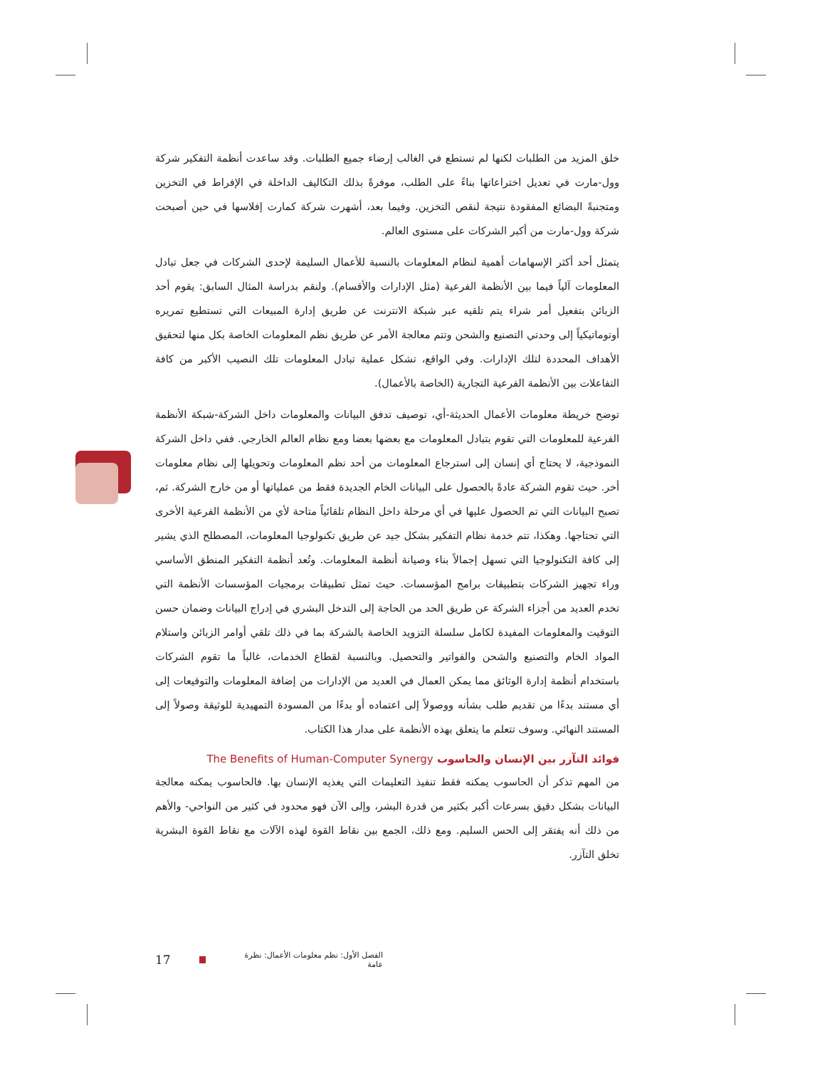خلق المزيد من الطلبات لكنها لم تستطع في الغالب إرضاء جميع الطلبات. وقد ساعدت أنظمة التفكير شركة وول-مارت في تعديل اختراعاتها بناءً على الطلب، موفرةً بذلك التكاليف الداخلة في الإفراط في التخزين ومتجنبةً البضائع المفقودة نتيجة لنقص التخزين. وفيما بعد، أشهرت شركة كمارت إفلاسها في حين أصبحت شركة وول-مارت من أكبر الشركات على مستوى العالم.
يتمثل أحد أكثر الإسهامات أهمية لنظام المعلومات بالنسبة للأعمال السليمة لإحدى الشركات في جعل تبادل المعلومات آلياً فيما بين الأنظمة الفرعية (مثل الإدارات والأقسام). ولنقم بدراسة المثال السابق: يقوم أحد الزبائن بتفعيل أمر شراء يتم تلقيه عبر شبكة الانترنت عن طريق إدارة المبيعات التي تستطيع تمريره أوتوماتيكياً إلى وحدتي التصنيع والشحن وتتم معالجة الأمر عن طريق نظم المعلومات الخاصة بكل منها لتحقيق الأهداف المحددة لتلك الإدارات. وفي الواقع، تشكل عملية تبادل المعلومات تلك النصيب الأكبر من كافة التفاعلات بين الأنظمة الفرعية التجارية (الخاصة بالأعمال).
توضح خريطة معلومات الأعمال الحديثة-أي، توصيف تدفق البيانات والمعلومات داخل الشركة-شبكة الأنظمة الفرعية للمعلومات التي تقوم بتبادل المعلومات مع بعضها بعضا ومع نظام العالم الخارجي. ففي داخل الشركة النموذجية، لا يحتاج أي إنسان إلى استرجاع المعلومات من أحد نظم المعلومات وتحويلها إلى نظام معلومات أخر. حيث تقوم الشركة عادةً بالحصول على البيانات الخام الجديدة فقط من عملياتها أو من خارج الشركة. ثم، تصبح البيانات التي تم الحصول عليها في أي مرحلة داخل النظام تلقائياً متاحة لأي من الأنظمة الفرعية الأخرى التي تحتاجها. وهكذا، تتم خدمة نظام التفكير بشكل جيد عن طريق تكنولوجيا المعلومات، المصطلح الذي يشير إلى كافة التكنولوجيا التي تسهل إجمالاً بناء وصيانة أنظمة المعلومات. وتُعد أنظمة التفكير المنطق الأساسي وراء تجهيز الشركات بتطبيقات برامج المؤسسات. حيث تمثل تطبيقات برمجيات المؤسسات الأنظمة التي تخدم العديد من أجزاء الشركة عن طريق الحد من الحاجة إلى التدخل البشري في إدراج البيانات وضمان حسن التوقيت والمعلومات المفيدة لكامل سلسلة التزويد الخاصة بالشركة بما في ذلك تلقي أوامر الزبائن واستلام المواد الخام والتصنيع والشحن والفواتير والتحصيل. وبالنسبة لقطاع الخدمات، غالباً ما تقوم الشركات باستخدام أنظمة إدارة الوثائق مما يمكن العمال في العديد من الإدارات من إضافة المعلومات والتوقيعات إلى أي مستند بدءًا من تقديم طلب بشأنه ووصولاً إلى اعتماده أو بدءًا من المسودة التمهيدية للوثيقة وصولاً إلى المستند النهائي. وسوف تتعلم ما يتعلق بهذه الأنظمة على مدار هذا الكتاب.
فوائد التآزر بين الإنسان والحاسوب The Benefits of Human-Computer Synergy
من المهم تذكر أن الحاسوب يمكنه فقط تنفيذ التعليمات التي يغذيه الإنسان بها. فالحاسوب يمكنه معالجة البيانات بشكل دقيق بسرعات أكبر بكثير من قدرة البشر، وإلى الآن فهو محدود في كثير من النواحي- والأهم من ذلك أنه يفتقر إلى الحس السليم. ومع ذلك، الجمع بين نقاط القوة لهذه الآلات مع نقاط القوة البشرية تخلق التآزر.
17 الفصل الأول: نظم معلومات الأعمال: نظرة عامة